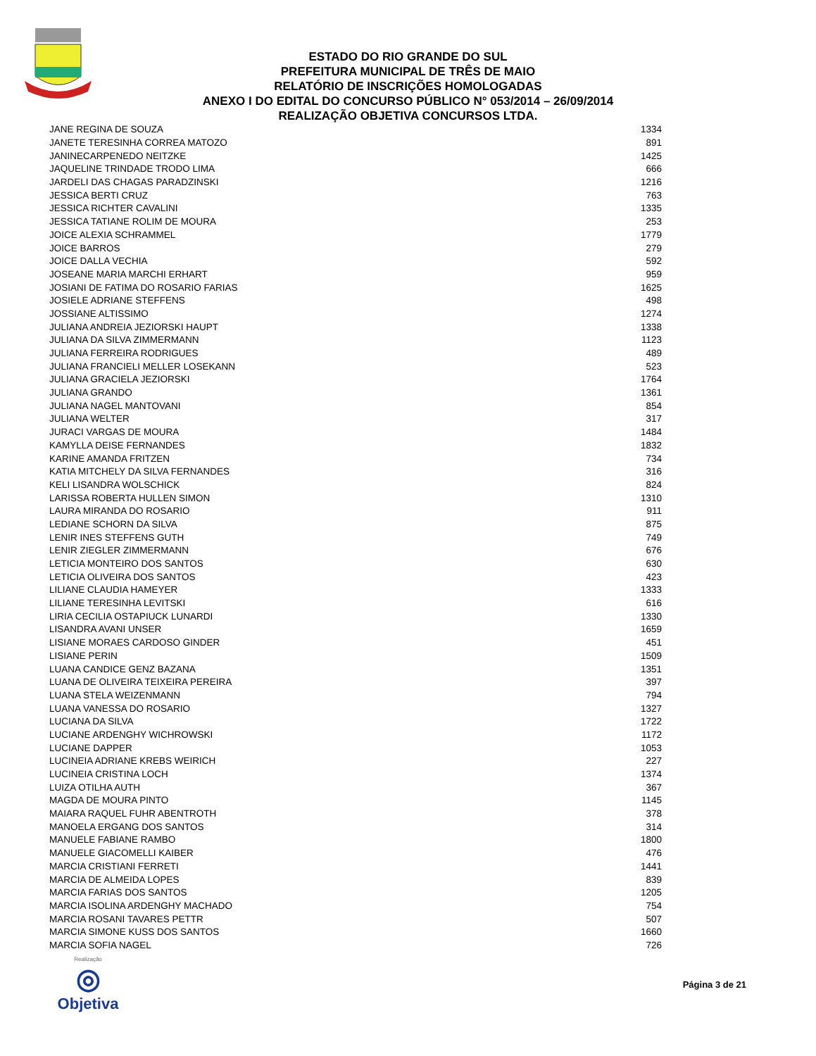ESTADO DO RIO GRANDE DO SUL
PREFEITURA MUNICIPAL DE TRÊS DE MAIO
RELATÓRIO DE INSCRIÇÕES HOMOLOGADAS
ANEXO I DO EDITAL DO CONCURSO PÚBLICO N° 053/2014 – 26/09/2014
REALIZAÇÃO OBJETIVA CONCURSOS LTDA.
| JANE REGINA DE SOUZA | 1334 |
| JANETE TERESINHA CORREA MATOZO | 891 |
| JANINECARPENEDO NEITZKE | 1425 |
| JAQUELINE TRINDADE TRODO LIMA | 666 |
| JARDELI DAS CHAGAS PARADZINSKI | 1216 |
| JESSICA BERTI CRUZ | 763 |
| JESSICA RICHTER CAVALINI | 1335 |
| JESSICA TATIANE ROLIM DE MOURA | 253 |
| JOICE ALEXIA SCHRAMMEL | 1779 |
| JOICE BARROS | 279 |
| JOICE DALLA VECHIA | 592 |
| JOSEANE MARIA MARCHI ERHART | 959 |
| JOSIANI DE FATIMA DO ROSARIO FARIAS | 1625 |
| JOSIELE ADRIANE STEFFENS | 498 |
| JOSSIANE ALTISSIMO | 1274 |
| JULIANA ANDREIA JEZIORSKI HAUPT | 1338 |
| JULIANA DA SILVA ZIMMERMANN | 1123 |
| JULIANA FERREIRA RODRIGUES | 489 |
| JULIANA FRANCIELI MELLER LOSEKANN | 523 |
| JULIANA GRACIELA JEZIORSKI | 1764 |
| JULIANA GRANDO | 1361 |
| JULIANA NAGEL MANTOVANI | 854 |
| JULIANA WELTER | 317 |
| JURACI VARGAS DE MOURA | 1484 |
| KAMYLLA DEISE FERNANDES | 1832 |
| KARINE AMANDA FRITZEN | 734 |
| KATIA MITCHELY DA SILVA FERNANDES | 316 |
| KELI LISANDRA WOLSCHICK | 824 |
| LARISSA ROBERTA HULLEN SIMON | 1310 |
| LAURA MIRANDA DO ROSARIO | 911 |
| LEDIANE SCHORN DA SILVA | 875 |
| LENIR INES STEFFENS GUTH | 749 |
| LENIR ZIEGLER ZIMMERMANN | 676 |
| LETICIA MONTEIRO DOS SANTOS | 630 |
| LETICIA OLIVEIRA DOS SANTOS | 423 |
| LILIANE CLAUDIA HAMEYER | 1333 |
| LILIANE TERESINHA LEVITSKI | 616 |
| LIRIA CECILIA OSTAPIUCK LUNARDI | 1330 |
| LISANDRA AVANI UNSER | 1659 |
| LISIANE MORAES CARDOSO GINDER | 451 |
| LISIANE PERIN | 1509 |
| LUANA CANDICE GENZ BAZANA | 1351 |
| LUANA DE OLIVEIRA TEIXEIRA PEREIRA | 397 |
| LUANA STELA WEIZENMANN | 794 |
| LUANA VANESSA DO ROSARIO | 1327 |
| LUCIANA DA SILVA | 1722 |
| LUCIANE ARDENGHY WICHROWSKI | 1172 |
| LUCIANE DAPPER | 1053 |
| LUCINEIA ADRIANE KREBS WEIRICH | 227 |
| LUCINEIA CRISTINA LOCH | 1374 |
| LUIZA OTILHA AUTH | 367 |
| MAGDA DE MOURA PINTO | 1145 |
| MAIARA RAQUEL FUHR ABENTROTH | 378 |
| MANOELA ERGANG DOS SANTOS | 314 |
| MANUELE FABIANE RAMBO | 1800 |
| MANUELE GIACOMELLI KAIBER | 476 |
| MARCIA CRISTIANI FERRETI | 1441 |
| MARCIA DE ALMEIDA LOPES | 839 |
| MARCIA FARIAS DOS SANTOS | 1205 |
| MARCIA ISOLINA ARDENGHY MACHADO | 754 |
| MARCIA ROSANI TAVARES PETTR | 507 |
| MARCIA SIMONE KUSS DOS SANTOS | 1660 |
| MARCIA SOFIA NAGEL | 726 |
Realização
◎
Objetiva
Página 3 de 21